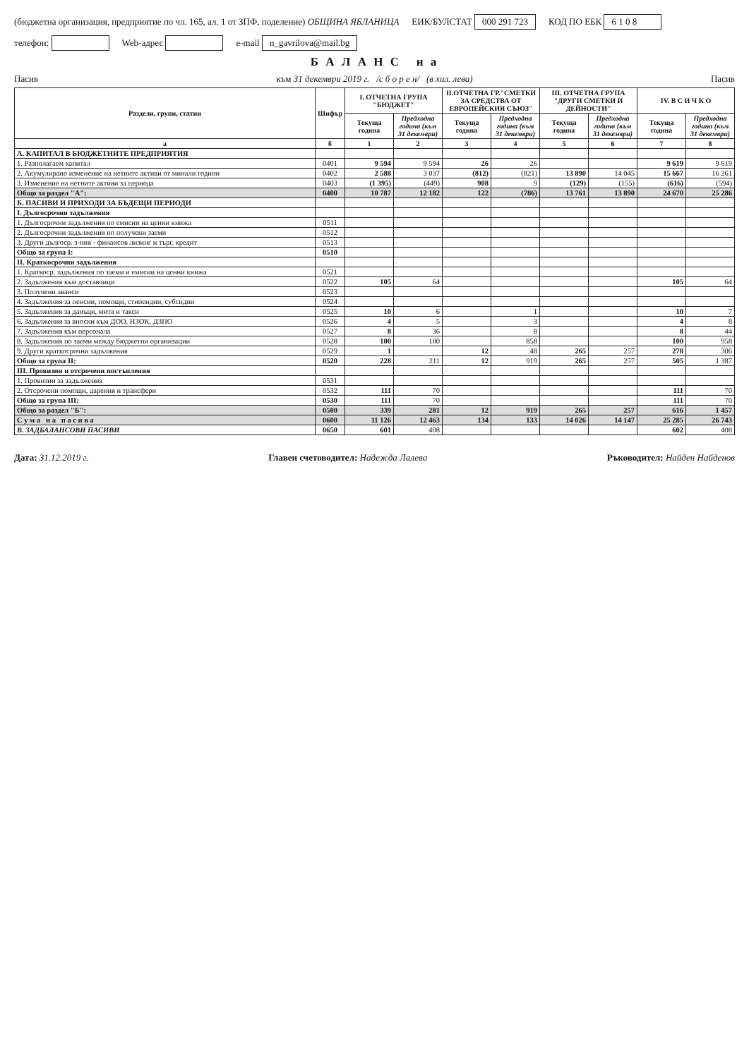(бюджетна организация, предприятие по чл. 165, ал. 1 от ЗПФ, поделение) ОБЩИНА ЯБЛАНИЦА ЕИК/БУЛСТАТ 000 291 723 КОД ПО ЕБК 6 1 0 8 телефон: Web-адрес e-mail n_gavrilova@mail.bg
Б А Л А Н С н а
Пасив към 31 декември 2019 г. /с б о р е н/ (в хил. лева) Пасив
| Раздели, групи, статии | Шифър | I. ОТЧЕТНА ГРУПА "БЮДЖЕТ" | | II.ОТЧЕТНА ГР."СМЕТКИ ЗА СРЕДСТВА ОТ ЕВРОПЕЙСКИЯ СЪЮЗ" | | III. ОТЧЕТНА ГРУПА "ДРУГИ СМЕТКИ И ДЕЙНОСТИ" | | IV. В С И Ч К О | |
| --- | --- | --- | --- | --- | --- | --- | --- | --- | --- |
| | | Текуща година | Предходна година (към 31 декември) | Текуща година | Предходна година (към 31 декември) | Текуща година | Предходна година (към 31 декември) | Текуща година | Предходна година (към 31 декември) |
| а | б | 1 | 2 | 3 | 4 | 5 | 6 | 7 | 8 |
| А. КАПИТАЛ В БЮДЖЕТНИТЕ ПРЕДПРИЯТИЯ | | | | | | | | | |
| 1. Разполагаем капитал | 0401 | 9 594 | 9 594 | 26 | 26 | | | 9 619 | 9 619 |
| 2. Акумулирано изменение на нетните активи от минали години | 0402 | 2 588 | 3 037 | (812) | (821) | 13 890 | 14 045 | 15 667 | 16 261 |
| 3. Изменение на нетните активи за периода | 0403 | (1 395) | (449) | 908 | 9 | (129) | (155) | (616) | (594) |
| Общо за раздел "А": | 0400 | 10 787 | 12 182 | 122 | (786) | 13 761 | 13 890 | 24 670 | 25 286 |
| Б. ПАСИВИ И ПРИХОДИ ЗА БЪДЕЩИ ПЕРИОДИ | | | | | | | | | |
| I. Дългосрочни задължения | | | | | | | | | |
| 1. Дългосрочни задължения по емисии на ценни книжа | 0511 | | | | | | | | |
| 2. Дългосрочни задължения по получени заеми | 0512 | | | | | | | | |
| 3. Други дългоср. з-ния - финансов лизинг и търг. кредит | 0513 | | | | | | | | |
| Общо за група I: | 0510 | | | | | | | | |
| II. Краткосрочни задължения | | | | | | | | | |
| 1. Краткоср. задължения по заеми и емисии на ценни книжа | 0521 | | | | | | | | |
| 2. Задължения към доставчици | 0522 | 105 | 64 | | | | | 105 | 64 |
| 3. Получени аванси | 0523 | | | | | | | | |
| 4. Задължения за пенсии, помощи, стипендии, субсидии | 0524 | | | | | | | | |
| 5. Задължения за данъци, мита и такси | 0525 | 10 | 6 | | 1 | | | 10 | 7 |
| 6. Задължения за вноски към ДОО, НЗОК, ДЗПО | 0526 | 4 | 5 | | 3 | | | 4 | 8 |
| 7. Задължения към персонала | 0527 | 8 | 36 | | 8 | | | 8 | 44 |
| 8. Задължения по заеми между бюджетни организации | 0528 | 100 | 100 | | 858 | | | 100 | 958 |
| 9. Други краткосрочни задължения | 0529 | 1 | | 12 | 48 | 265 | 257 | 278 | 306 |
| Общо за група II: | 0520 | 228 | 211 | 12 | 919 | 265 | 257 | 505 | 1 387 |
| III. Провизии и отсрочени постъпления | | | | | | | | | |
| 1. Провизии за задължения | 0531 | | | | | | | | |
| 2. Отсрочени помощи, дарения и трансфери | 0532 | 111 | 70 | | | | | 111 | 70 |
| Общо за група III: | 0530 | 111 | 70 | | | | | 111 | 70 |
| Общо за раздел "Б": | 0500 | 339 | 281 | 12 | 919 | 265 | 257 | 616 | 1 457 |
| С у м а н а п а с и в а | 0600 | 11 126 | 12 463 | 134 | 133 | 14 026 | 14 147 | 25 285 | 26 743 |
| В. ЗАДБАЛАНСОВИ ПАСИВИ | 0650 | 601 | 408 | | | | | 602 | 408 |
Дата: 31.12.2019 г. Главен счетоводител: Надежда Лалева Ръководител: Найден Найденов